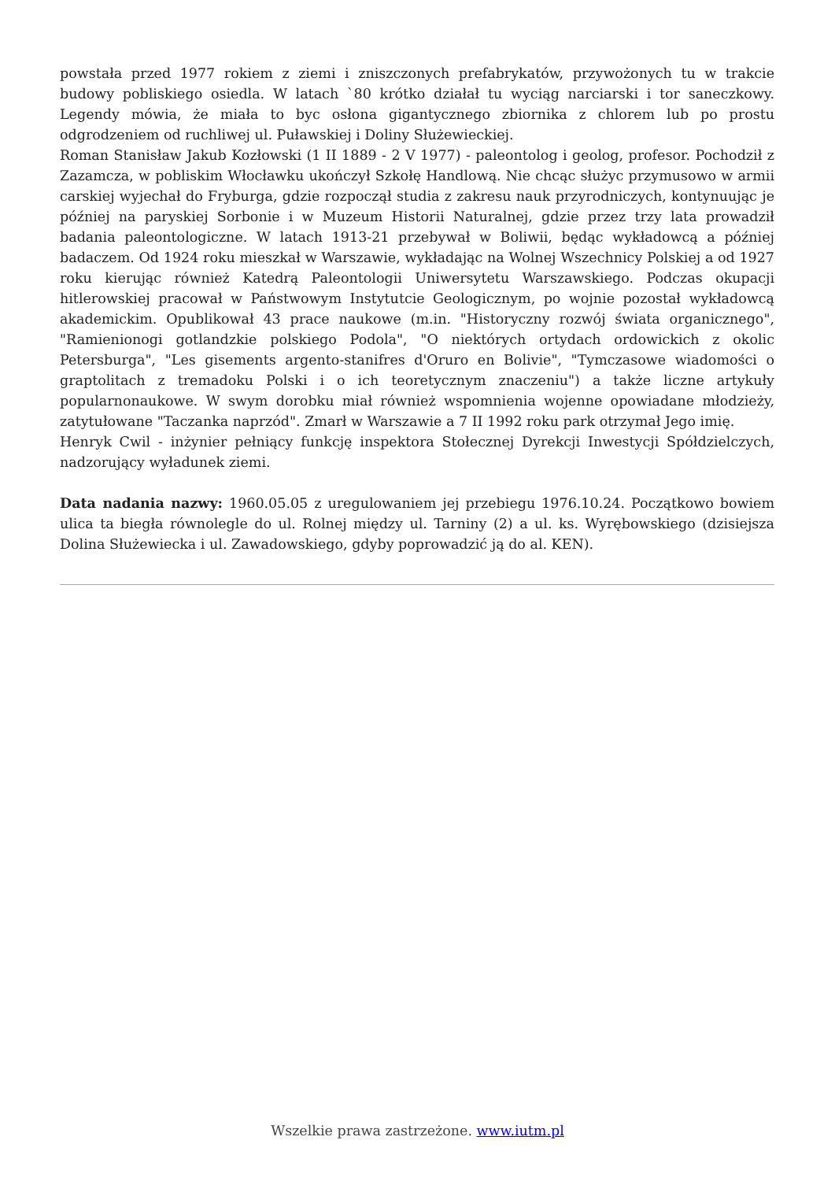powstała przed 1977 rokiem z ziemi i zniszczonych prefabrykatów, przywożonych tu w trakcie budowy pobliskiego osiedla. W latach `80 krótko działał tu wyciąg narciarski i tor saneczkowy. Legendy mówia, że miała to byc osłona gigantycznego zbiornika z chlorem lub po prostu odgrodzeniem od ruchliwej ul. Puławskiej i Doliny Służewieckiej.
Roman Stanisław Jakub Kozłowski (1 II 1889 - 2 V 1977) - paleontolog i geolog, profesor. Pochodził z Zazamcza, w pobliskim Włocławku ukończył Szkołę Handlową. Nie chcąc służyc przymusowo w armii carskiej wyjechał do Fryburga, gdzie rozpoczął studia z zakresu nauk przyrodniczych, kontynuując je później na paryskiej Sorbonie i w Muzeum Historii Naturalnej, gdzie przez trzy lata prowadził badania paleontologiczne. W latach 1913-21 przebywał w Boliwii, będąc wykładowcą a później badaczem. Od 1924 roku mieszkał w Warszawie, wykładając na Wolnej Wszechnicy Polskiej a od 1927 roku kierując również Katedrą Paleontologii Uniwersytetu Warszawskiego. Podczas okupacji hitlerowskiej pracował w Państwowym Instytutcie Geologicznym, po wojnie pozostał wykładowcą akademickim. Opublikował 43 prace naukowe (m.in. "Historyczny rozwój świata organicznego", "Ramienionogi gotlandzkie polskiego Podola", "O niektórych ortydach ordowickich z okolic Petersburga", "Les gisements argento-stanifres d'Oruro en Bolivie", "Tymczasowe wiadomości o graptolitach z tremadoku Polski i o ich teoretycznym znaczeniu") a także liczne artykuły popularnonaukowe. W swym dorobku miał również wspomnienia wojenne opowiadane młodzieży, zatytułowane "Taczanka naprzód". Zmarł w Warszawie a 7 II 1992 roku park otrzymał Jego imię.
Henryk Cwil - inżynier pełniący funkcję inspektora Stołecznej Dyrekcji Inwestycji Spółdzielczych, nadzorujący wyładunek ziemi.
Data nadania nazwy: 1960.05.05 z uregulowaniem jej przebiegu 1976.10.24. Początkowo bowiem ulica ta biegła równolegle do ul. Rolnej między ul. Tarniny (2) a ul. ks. Wyrębowskiego (dzisiejsza Dolina Służewiecka i ul. Zawadowskiego, gdyby poprowadzić ją do al. KEN).
Wszelkie prawa zastrzeżone. www.iutm.pl